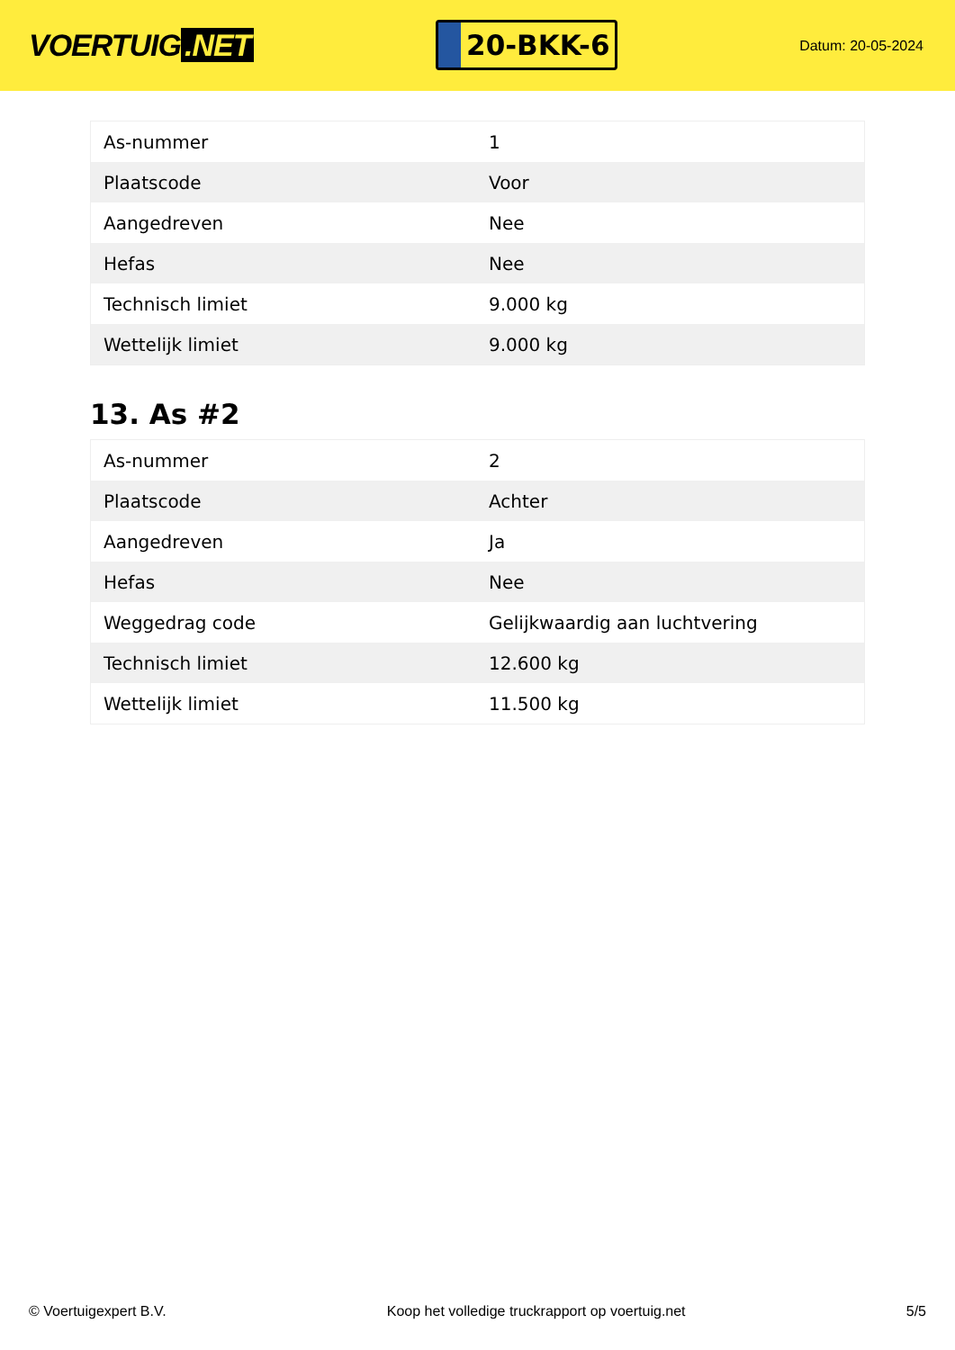VOERTUIG.NET
20-BKK-6
Datum: 20-05-2024
| As-nummer | 1 |
| Plaatscode | Voor |
| Aangedreven | Nee |
| Hefas | Nee |
| Technisch limiet | 9.000 kg |
| Wettelijk limiet | 9.000 kg |
13. As #2
| As-nummer | 2 |
| Plaatscode | Achter |
| Aangedreven | Ja |
| Hefas | Nee |
| Weggedrag code | Gelijkwaardig aan luchtvering |
| Technisch limiet | 12.600 kg |
| Wettelijk limiet | 11.500 kg |
© Voertuigexpert B.V. Koop het volledige truckrapport op voertuig.net 5/5